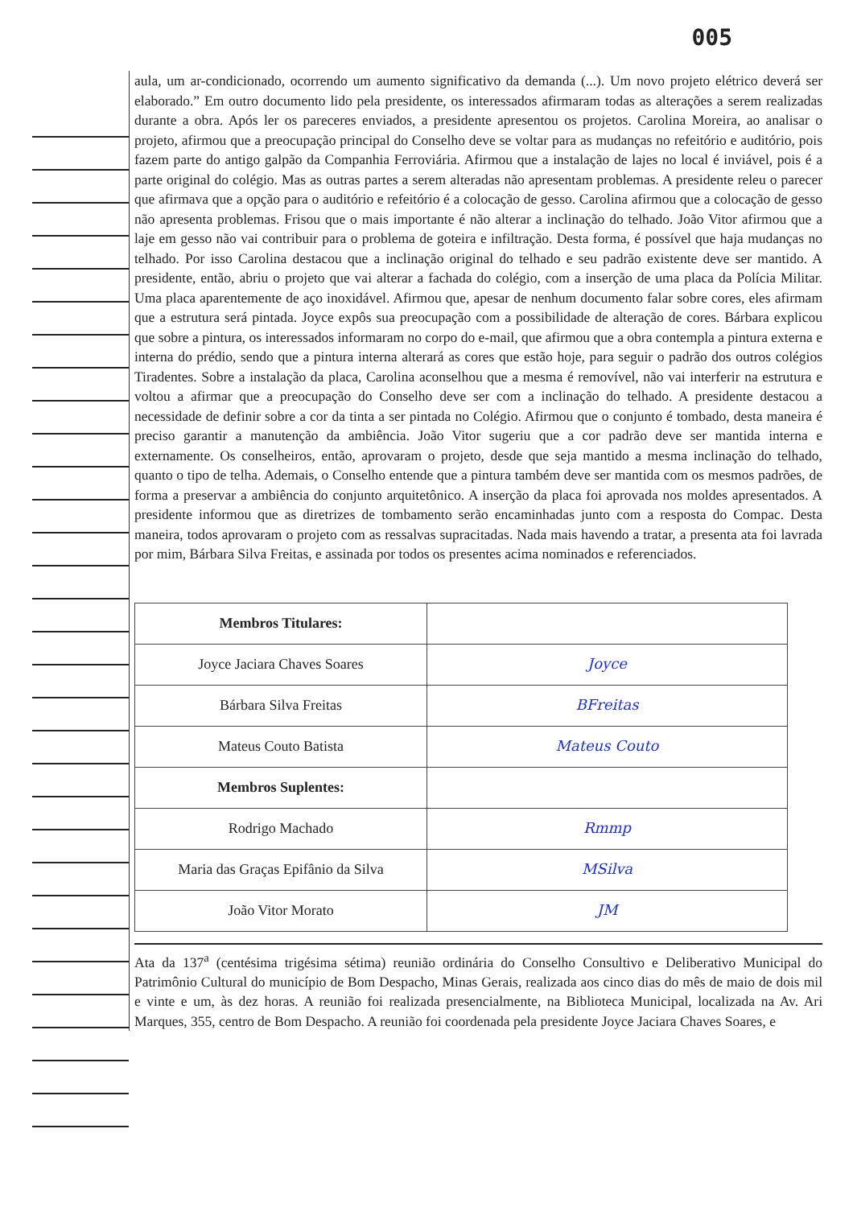005
aula, um ar-condicionado, ocorrendo um aumento significativo da demanda (...). Um novo projeto elétrico deverá ser elaborado.” Em outro documento lido pela presidente, os interessados afirmaram todas as alterações a serem realizadas durante a obra. Após ler os pareceres enviados, a presidente apresentou os projetos. Carolina Moreira, ao analisar o projeto, afirmou que a preocupação principal do Conselho deve se voltar para as mudanças no refeitório e auditório, pois fazem parte do antigo galpão da Companhia Ferroviária. Afirmou que a instalação de lajes no local é inviável, pois é a parte original do colégio. Mas as outras partes a serem alteradas não apresentam problemas. A presidente releu o parecer que afirmava que a opção para o auditório e refeitório é a colocação de gesso. Carolina afirmou que a colocação de gesso não apresenta problemas. Frisou que o mais importante é não alterar a inclinação do telhado. João Vitor afirmou que a laje em gesso não vai contribuir para o problema de goteira e infiltração. Desta forma, é possível que haja mudanças no telhado. Por isso Carolina destacou que a inclinação original do telhado e seu padrão existente deve ser mantido. A presidente, então, abriu o projeto que vai alterar a fachada do colégio, com a inserção de uma placa da Polícia Militar. Uma placa aparentemente de aço inoxidável. Afirmou que, apesar de nenhum documento falar sobre cores, eles afirmam que a estrutura será pintada. Joyce expôs sua preocupação com a possibilidade de alteração de cores. Bárbara explicou que sobre a pintura, os interessados informaram no corpo do e-mail, que afirmou que a obra contempla a pintura externa e interna do prédio, sendo que a pintura interna alterará as cores que estão hoje, para seguir o padrão dos outros colégios Tiradentes. Sobre a instalação da placa, Carolina aconselhou que a mesma é removível, não vai interferir na estrutura e voltou a afirmar que a preocupação do Conselho deve ser com a inclinação do telhado. A presidente destacou a necessidade de definir sobre a cor da tinta a ser pintada no Colégio. Afirmou que o conjunto é tombado, desta maneira é preciso garantir a manutenção da ambiência. João Vitor sugeriu que a cor padrão deve ser mantida interna e externamente. Os conselheiros, então, aprovaram o projeto, desde que seja mantido a mesma inclinação do telhado, quanto o tipo de telha. Ademais, o Conselho entende que a pintura também deve ser mantida com os mesmos padrões, de forma a preservar a ambiência do conjunto arquitetônico. A inserção da placa foi aprovada nos moldes apresentados. A presidente informou que as diretrizes de tombamento serão encaminhadas junto com a resposta do Compac. Desta maneira, todos aprovaram o projeto com as ressalvas supracitadas. Nada mais havendo a tratar, a presenta ata foi lavrada por mim, Bárbara Silva Freitas, e assinada por todos os presentes acima nominados e referenciados.
| Membros Titulares: | |
| Joyce Jaciara Chaves Soares | Joyce |
| Bárbara Silva Freitas | BFreitas |
| Mateus Couto Batista | Mateus Couto |
| Membros Suplentes: | |
| Rodrigo Machado | Rmmp |
| Maria das Graças Epifânio da Silva | MSilva |
| João Vitor Morato | JM |
Ata da 137<sup>a</sup> (centésima trigésima sétima) reunião ordinária do Conselho Consultivo e Deliberativo Municipal do Patrimônio Cultural do município de Bom Despacho, Minas Gerais, realizada aos cinco dias do mês de maio de dois mil e vinte e um, às dez horas. A reunião foi realizada presencialmente, na Biblioteca Municipal, localizada na Av. Ari Marques, 355, centro de Bom Despacho. A reunião foi coordenada pela presidente Joyce Jaciara Chaves Soares, e